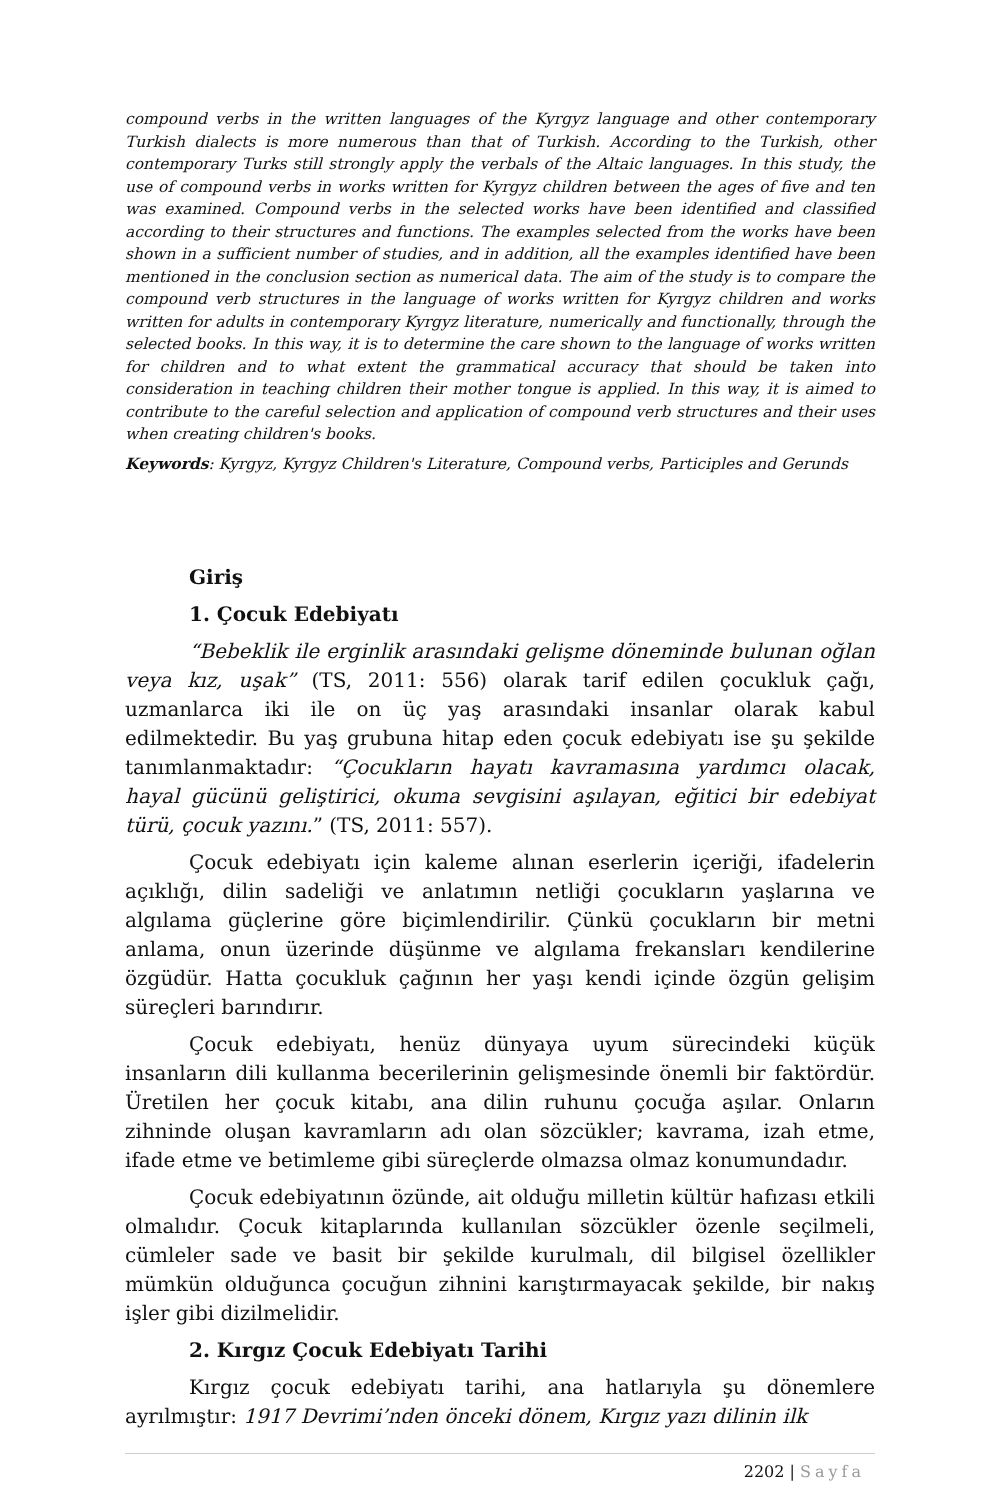compound verbs in the written languages of the Kyrgyz language and other contemporary Turkish dialects is more numerous than that of Turkish. According to the Turkish, other contemporary Turks still strongly apply the verbals of the Altaic languages. In this study, the use of compound verbs in works written for Kyrgyz children between the ages of five and ten was examined. Compound verbs in the selected works have been identified and classified according to their structures and functions. The examples selected from the works have been shown in a sufficient number of studies, and in addition, all the examples identified have been mentioned in the conclusion section as numerical data. The aim of the study is to compare the compound verb structures in the language of works written for Kyrgyz children and works written for adults in contemporary Kyrgyz literature, numerically and functionally, through the selected books. In this way, it is to determine the care shown to the language of works written for children and to what extent the grammatical accuracy that should be taken into consideration in teaching children their mother tongue is applied. In this way, it is aimed to contribute to the careful selection and application of compound verb structures and their uses when creating children's books.
Keywords: Kyrgyz, Kyrgyz Children's Literature, Compound verbs, Participles and Gerunds
Giriş
1. Çocuk Edebiyatı
“Bebeklik ile erginlik arasındaki gelişme döneminde bulunan oğlan veya kız, uşak” (TS, 2011: 556) olarak tarif edilen çocukluk çağı, uzmanlarca iki ile on üç yaş arasındaki insanlar olarak kabul edilmektedir. Bu yaş grubuna hitap eden çocuk edebiyatı ise şu şekilde tanımlanmaktadır: “Çocukların hayatı kavramasına yardımcı olacak, hayal gücünü geliştirici, okuma sevgisini aşılayan, eğitici bir edebiyat türü, çocuk yazını.” (TS, 2011: 557).
Çocuk edebiyatı için kaleme alınan eserlerin içeriği, ifadelerin açıklığı, dilin sadeliği ve anlatımın netliği çocukların yaşlarına ve algılama güçlerine göre biçimlendirilir. Çünkü çocukların bir metni anlama, onun üzerinde düşünme ve algılama frekansları kendilerine özgüdür. Hatta çocukluk çağının her yaşı kendi içinde özgün gelişim süreçleri barındırır.
Çocuk edebiyatı, henüz dünyaya uyum sürecindeki küçük insanların dili kullanma becerilerinin gelişmesinde önemli bir faktördür. Üretilen her çocuk kitabı, ana dilin ruhunu çocuğa aşılar. Onların zihninde oluşan kavramların adı olan sözcükler; kavrama, izah etme, ifade etme ve betimleme gibi süreçlerde olmazsa olmaz konumundadır.
Çocuk edebiyatının özünde, ait olduğu milletin kültür hafızası etkili olmalıdır. Çocuk kitaplarında kullanılan sözcükler özenle seçilmeli, cümleler sade ve basit bir şekilde kurulmalı, dil bilgisel özellikler mümkün olduğunca çocuğun zihnini karıştırmayacak şekilde, bir nakış işler gibi dizilmelidir.
2. Kırgız Çocuk Edebiyatı Tarihi
Kırgız çocuk edebiyatı tarihi, ana hatlarıyla şu dönemlere ayrılmıştır: 1917 Devrimi’nden önceki dönem, Kırgız yazı dilinin ilk
2202 | Sayfa